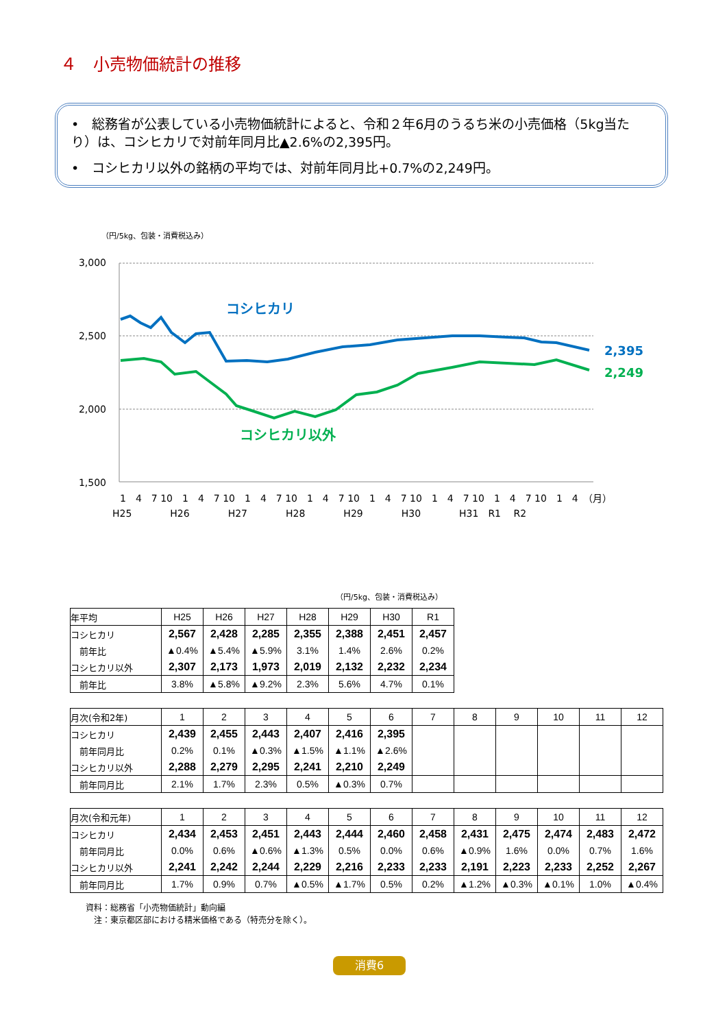４　小売物価統計の推移
•　総務省が公表している小売物価統計によると、令和２年6月のうるち米の小売価格（5kg当たり）は、コシヒカリで対前年同月比▲2.6%の2,395円。
•　コシヒカリ以外の銘柄の平均では、対前年同月比+0.7%の2,249円。
（円/5kg、包装・消費税込み）
3,000
2,500
2,000
1,500
コシヒカリ
コシヒカリ以外
2,395
2,249
1　4　7 10　1　4　7 10　1　4　7 10　1　4　7 10　1　4　7 10　1　4　7 10　1　4　7 10　1　4　（月）
H25　　　　H26　　　　H27　　　　H28　　　　H29　　　　H30　　　　H31　R1　 R2
（円/5kg、包装・消費税込み）
| 年平均 | H25 | H26 | H27 | H28 | H29 | H30 | R1 |
| コシヒカリ | 2,567 | 2,428 | 2,285 | 2,355 | 2,388 | 2,451 | 2,457 |
| 前年比 | ▲0.4% | ▲5.4% | ▲5.9% | 3.1% | 1.4% | 2.6% | 0.2% |
| コシヒカリ以外 | 2,307 | 2,173 | 1,973 | 2,019 | 2,132 | 2,232 | 2,234 |
| 前年比 | 3.8% | ▲5.8% | ▲9.2% | 2.3% | 5.6% | 4.7% | 0.1% |
| 月次(令和2年) | 1 | 2 | 3 | 4 | 5 | 6 | 7 | 8 | 9 | 10 | 11 | 12 |
| コシヒカリ | 2,439 | 2,455 | 2,443 | 2,407 | 2,416 | 2,395 | | | | | | |
| 前年同月比 | 0.2% | 0.1% | ▲0.3% | ▲1.5% | ▲1.1% | ▲2.6% | | | | | | |
| コシヒカリ以外 | 2,288 | 2,279 | 2,295 | 2,241 | 2,210 | 2,249 | | | | | | |
| 前年同月比 | 2.1% | 1.7% | 2.3% | 0.5% | ▲0.3% | 0.7% | | | | | | |
| 月次(令和元年) | 1 | 2 | 3 | 4 | 5 | 6 | 7 | 8 | 9 | 10 | 11 | 12 |
| コシヒカリ | 2,434 | 2,453 | 2,451 | 2,443 | 2,444 | 2,460 | 2,458 | 2,431 | 2,475 | 2,474 | 2,483 | 2,472 |
| 前年同月比 | 0.0% | 0.6% | ▲0.6% | ▲1.3% | 0.5% | 0.0% | 0.6% | ▲0.9% | 1.6% | 0.0% | 0.7% | 1.6% |
| コシヒカリ以外 | 2,241 | 2,242 | 2,244 | 2,229 | 2,216 | 2,233 | 2,233 | 2,191 | 2,223 | 2,233 | 2,252 | 2,267 |
| 前年同月比 | 1.7% | 0.9% | 0.7% | ▲0.5% | ▲1.7% | 0.5% | 0.2% | ▲1.2% | ▲0.3% | ▲0.1% | 1.0% | ▲0.4% |
資料：総務省「小売物価統計」動向編
　注：東京都区部における精米価格である（特売分を除く）。
消費6